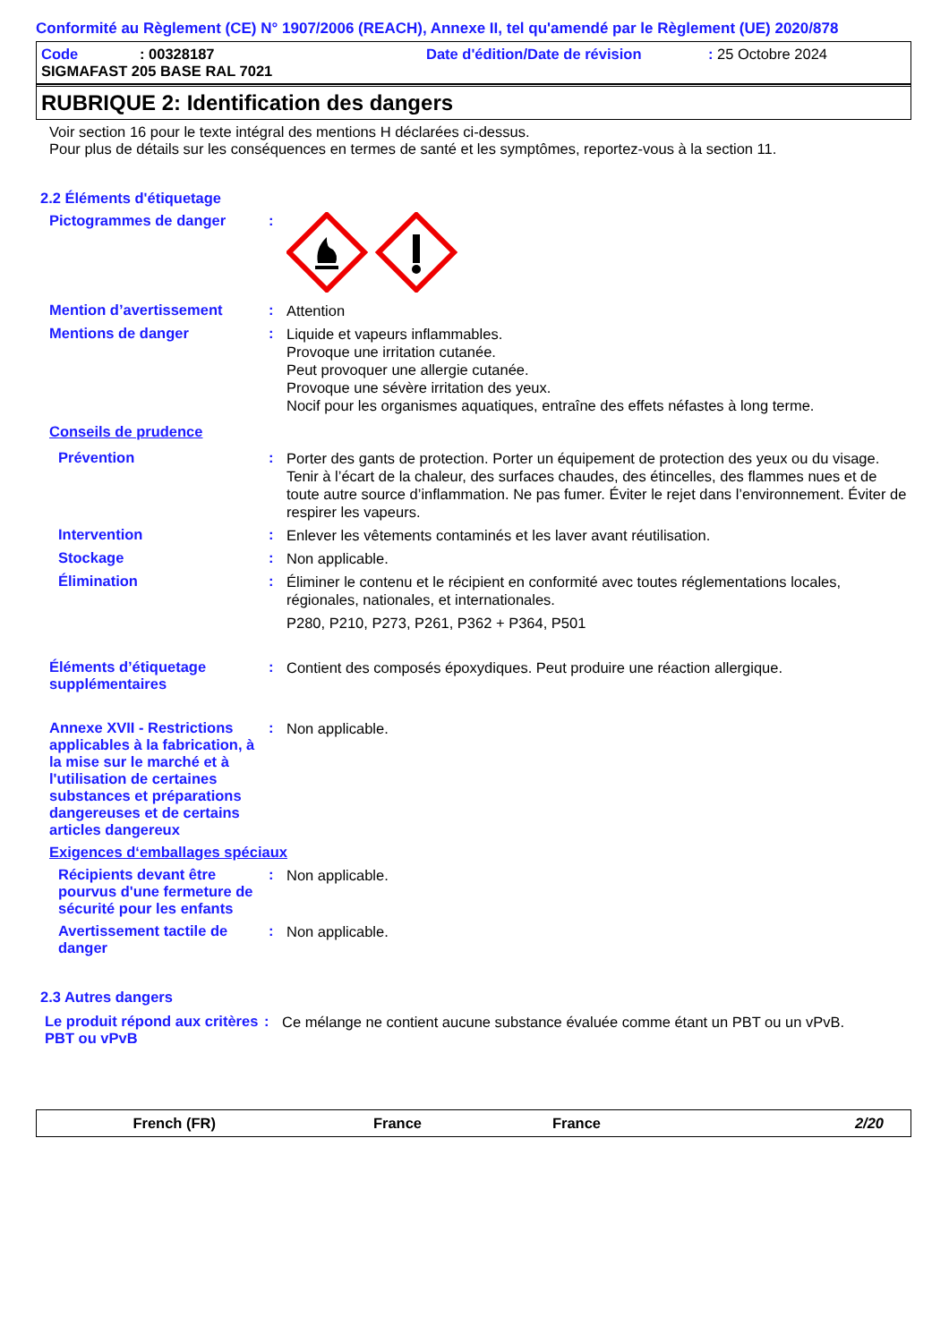Conformité au Règlement (CE) N° 1907/2006 (REACH), Annexe II, tel qu'amendé par le Règlement (UE) 2020/878
Code: 00328187 Date d'édition/Date de révision: 25 Octobre 2024
SIGMAFAST 205 BASE RAL 7021
RUBRIQUE 2: Identification des dangers
Voir section 16 pour le texte intégral des mentions H déclarées ci-dessus.
Pour plus de détails sur les conséquences en termes de santé et les symptômes, reportez-vous à la section 11.
2.2 Éléments d'étiquetage
Pictogrammes de danger :
Mention d’avertissement :
Attention
Mentions de danger :
Liquide et vapeurs inflammables.
Provoque une irritation cutanée.
Peut provoquer une allergie cutanée.
Provoque une sévère irritation des yeux.
Nocif pour les organismes aquatiques, entraîne des effets néfastes à long terme.
Conseils de prudence
Prévention :
Porter des gants de protection. Porter un équipement de protection des yeux ou du visage. Tenir à l’écart de la chaleur, des surfaces chaudes, des étincelles, des flammes nues et de toute autre source d’inflammation. Ne pas fumer. Éviter le rejet dans l’environnement. Éviter de respirer les vapeurs.
Intervention :
Enlever les vêtements contaminés et les laver avant réutilisation.
Stockage :
Non applicable.
Élimination :
Éliminer le contenu et le récipient en conformité avec toutes réglementations locales, régionales, nationales, et internationales.
P280, P210, P273, P261, P362 + P364, P501
Éléments d’étiquetage supplémentaires
:
Contient des composés époxydiques. Peut produire une réaction allergique.
Annexe XVII - Restrictions applicables à la fabrication, à la mise sur le marché et à l'utilisation de certaines substances et préparations dangereuses et de certains articles dangereux
:
Non applicable.
Exigences d‘emballages spéciaux
Récipients devant être pourvus d'une fermeture de sécurité pour les enfants
:
Non applicable.
Avertissement tactile de danger
:
Non applicable.
2.3 Autres dangers
Le produit répond aux critères PBT ou vPvB
:
Ce mélange ne contient aucune substance évaluée comme étant un PBT ou un vPvB.
French (FR) France France 2/20